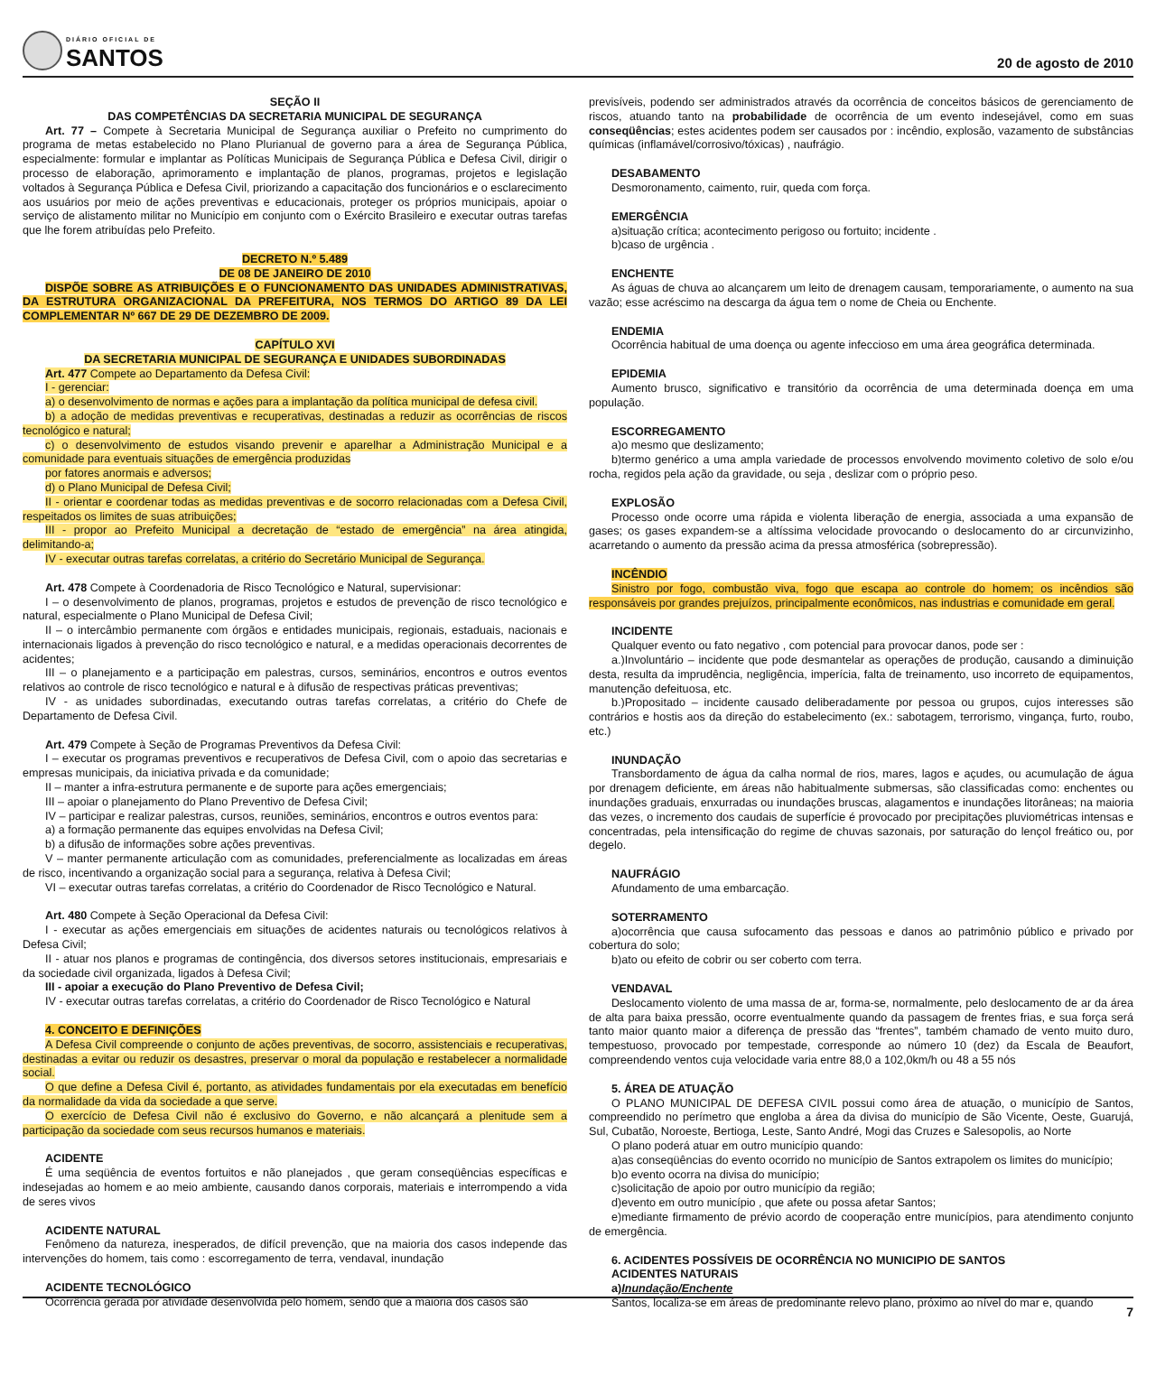DIÁRIO OFICIAL DE
SANTOS
20 de agosto de 2010
SEÇÃO II
DAS COMPETÊNCIAS DA SECRETARIA MUNICIPAL DE SEGURANÇA
Art. 77 – Compete à Secretaria Municipal de Segurança auxiliar o Prefeito no cumprimento do programa de metas estabelecido no Plano Plurianual de governo para a área de Segurança Pública, especialmente: formular e implantar as Políticas Municipais de Segurança Pública e Defesa Civil, dirigir o processo de elaboração, aprimoramento e implantação de planos, programas, projetos e legislação voltados à Segurança Pública e Defesa Civil, priorizando a capacitação dos funcionários e o esclarecimento aos usuários por meio de ações preventivas e educacionais, proteger os próprios municipais, apoiar o serviço de alistamento militar no Município em conjunto com o Exército Brasileiro e executar outras tarefas que lhe forem atribuídas pelo Prefeito.
DECRETO N.º 5.489
DE 08 DE JANEIRO DE 2010
DISPÕE SOBRE AS ATRIBUIÇÕES E O FUNCIONAMENTO DAS UNIDADES ADMINISTRATIVAS, DA ESTRUTURA ORGANIZACIONAL DA PREFEITURA, NOS TERMOS DO ARTIGO 89 DA LEI COMPLEMENTAR Nº 667 DE 29 DE DEZEMBRO DE 2009.
CAPÍTULO XVI
DA SECRETARIA MUNICIPAL DE SEGURANÇA E UNIDADES SUBORDINADAS
Art. 477 Compete ao Departamento da Defesa Civil:
I - gerenciar:
a) o desenvolvimento de normas e ações para a implantação da política municipal de defesa civil.
b) a adoção de medidas preventivas e recuperativas, destinadas a reduzir as ocorrências de riscos tecnológico e natural;
c) o desenvolvimento de estudos visando prevenir e aparelhar a Administração Municipal e a comunidade para eventuais situações de emergência produzidas
por fatores anormais e adversos;
d) o Plano Municipal de Defesa Civil;
II - orientar e coordenar todas as medidas preventivas e de socorro relacionadas com a Defesa Civil, respeitados os limites de suas atribuições;
III - propor ao Prefeito Municipal a decretação de “estado de emergência” na área atingida, delimitando-a;
IV - executar outras tarefas correlatas, a critério do Secretário Municipal de Segurança.
Art. 478 Compete à Coordenadoria de Risco Tecnológico e Natural, supervisionar:
I – o desenvolvimento de planos, programas, projetos e estudos de prevenção de risco tecnológico e natural, especialmente o Plano Municipal de Defesa Civil;
II – o intercâmbio permanente com órgãos e entidades municipais, regionais, estaduais, nacionais e internacionais ligados à prevenção do risco tecnológico e natural, e a medidas operacionais decorrentes de acidentes;
III – o planejamento e a participação em palestras, cursos, seminários, encontros e outros eventos relativos ao controle de risco tecnológico e natural e à difusão de respectivas práticas preventivas;
IV - as unidades subordinadas, executando outras tarefas correlatas, a critério do Chefe de Departamento de Defesa Civil.
Art. 479 Compete à Seção de Programas Preventivos da Defesa Civil:
I – executar os programas preventivos e recuperativos de Defesa Civil, com o apoio das secretarias e empresas municipais, da iniciativa privada e da comunidade;
II – manter a infra-estrutura permanente e de suporte para ações emergenciais;
III – apoiar o planejamento do Plano Preventivo de Defesa Civil;
IV – participar e realizar palestras, cursos, reuniões, seminários, encontros e outros eventos para:
a) a formação permanente das equipes envolvidas na Defesa Civil;
b) a difusão de informações sobre ações preventivas.
V – manter permanente articulação com as comunidades, preferencialmente as localizadas em áreas de risco, incentivando a organização social para a segurança, relativa à Defesa Civil;
VI – executar outras tarefas correlatas, a critério do Coordenador de Risco Tecnológico e Natural.
Art. 480 Compete à Seção Operacional da Defesa Civil:
I - executar as ações emergenciais em situações de acidentes naturais ou tecnológicos relativos à Defesa Civil;
II - atuar nos planos e programas de contingência, dos diversos setores institucionais, empresariais e da sociedade civil organizada, ligados à Defesa Civil;
III - apoiar a execução do Plano Preventivo de Defesa Civil;
IV - executar outras tarefas correlatas, a critério do Coordenador de Risco Tecnológico e Natural
4. CONCEITO E DEFINIÇÕES
A Defesa Civil compreende o conjunto de ações preventivas, de socorro, assistenciais e recuperativas, destinadas a evitar ou reduzir os desastres, preservar o moral da população e restabelecer a normalidade social.
O que define a Defesa Civil é, portanto, as atividades fundamentais por ela executadas em benefício da normalidade da vida da sociedade a que serve.
O exercício de Defesa Civil não é exclusivo do Governo, e não alcançará a plenitude sem a participação da sociedade com seus recursos humanos e materiais.
ACIDENTE
É uma seqüência de eventos fortuitos e não planejados , que geram conseqüências específicas e indesejadas ao homem e ao meio ambiente, causando danos corporais, materiais e interrompendo a vida de seres vivos
ACIDENTE NATURAL
Fenômeno da natureza, inesperados, de difícil prevenção, que na maioria dos casos independe das intervenções do homem, tais como : escorregamento de terra, vendaval, inundação
ACIDENTE TECNOLÓGICO
Ocorrência gerada por atividade desenvolvida pelo homem, sendo que a maioria dos casos são
previsíveis, podendo ser administrados através da ocorrência de conceitos básicos de gerenciamento de riscos, atuando tanto na probabilidade de ocorrência de um evento indesejável, como em suas conseqüências; estes acidentes podem ser causados por : incêndio, explosão, vazamento de substâncias químicas (inflamável/corrosivo/tóxicas) , naufrágio.
DESABAMENTO
Desmoronamento, caimento, ruir, queda com força.
EMERGÊNCIA
a)situação crítica; acontecimento perigoso ou fortuito; incidente .
b)caso de urgência .
ENCHENTE
As águas de chuva ao alcançarem um leito de drenagem causam, temporariamente, o aumento na sua vazão; esse acréscimo na descarga da água tem o nome de Cheia ou Enchente.
ENDEMIA
Ocorrência habitual de uma doença ou agente infeccioso em uma área geográfica determinada.
EPIDEMIA
Aumento brusco, significativo e transitório da ocorrência de uma determinada doença em uma população.
ESCORREGAMENTO
a)o mesmo que deslizamento;
b)termo genérico a uma ampla variedade de processos envolvendo movimento coletivo de solo e/ou rocha, regidos pela ação da gravidade, ou seja , deslizar com o próprio peso.
EXPLOSÃO
Processo onde ocorre uma rápida e violenta liberação de energia, associada a uma expansão de gases; os gases expandem-se a altíssima velocidade provocando o deslocamento do ar circunvizinho, acarretando o aumento da pressão acima da pressa atmosférica (sobrepressão).
INCÊNDIO
Sinistro por fogo, combustão viva, fogo que escapa ao controle do homem; os incêndios são responsáveis por grandes prejuízos, principalmente econômicos, nas industrias e comunidade em geral.
INCIDENTE
Qualquer evento ou fato negativo , com potencial para provocar danos, pode ser :
a.)Involuntário – incidente que pode desmantelar as operações de produção, causando a diminuição desta, resulta da imprudência, negligência, imperícia, falta de treinamento, uso incorreto de equipamentos, manutenção defeituosa, etc.
b.)Propositado – incidente causado deliberadamente por pessoa ou grupos, cujos interesses são contrários e hostis aos da direção do estabelecimento (ex.: sabotagem, terrorismo, vingança, furto, roubo, etc.)
INUNDAÇÃO
Transbordamento de água da calha normal de rios, mares, lagos e açudes, ou acumulação de água por drenagem deficiente, em áreas não habitualmente submersas, são classificadas como: enchentes ou inundações graduais, enxurradas ou inundações bruscas, alagamentos e inundações litorâneas; na maioria das vezes, o incremento dos caudais de superfície é provocado por precipitações pluviométricas intensas e concentradas, pela intensificação do regime de chuvas sazonais, por saturação do lençol freático ou, por degelo.
NAUFRÁGIO
Afundamento de uma embarcação.
SOTERRAMENTO
a)ocorrência que causa sufocamento das pessoas e danos ao patrimônio público e privado por cobertura do solo;
b)ato ou efeito de cobrir ou ser coberto com terra.
VENDAVAL
Deslocamento violento de uma massa de ar, forma-se, normalmente, pelo deslocamento de ar da área de alta para baixa pressão, ocorre eventualmente quando da passagem de frentes frias, e sua força será tanto maior quanto maior a diferença de pressão das “frentes”, também chamado de vento muito duro, tempestuoso, provocado por tempestade, corresponde ao número 10 (dez) da Escala de Beaufort, compreendendo ventos cuja velocidade varia entre 88,0 a 102,0km/h ou 48 a 55 nós
5. ÁREA DE ATUAÇÃO
O PLANO MUNICIPAL DE DEFESA CIVIL possui como área de atuação, o município de Santos, compreendido no perímetro que engloba a área da divisa do município de São Vicente, Oeste, Guarujá, Sul, Cubatão, Noroeste, Bertioga, Leste, Santo André, Mogi das Cruzes e Salesopolis, ao Norte
O plano poderá atuar em outro município quando:
a)as conseqüências do evento ocorrido no município de Santos extrapolem os limites do município;
b)o evento ocorra na divisa do município;
c)solicitação de apoio por outro município da região;
d)evento em outro município , que afete ou possa afetar Santos;
e)mediante firmamento de prévio acordo de cooperação entre municípios, para atendimento conjunto de emergência.
6. ACIDENTES POSSÍVEIS DE OCORRÊNCIA NO MUNICIPIO DE SANTOS
ACIDENTES NATURAIS
a)Inundação/Enchente
Santos, localiza-se em áreas de predominante relevo plano, próximo ao nível do mar e, quando
7